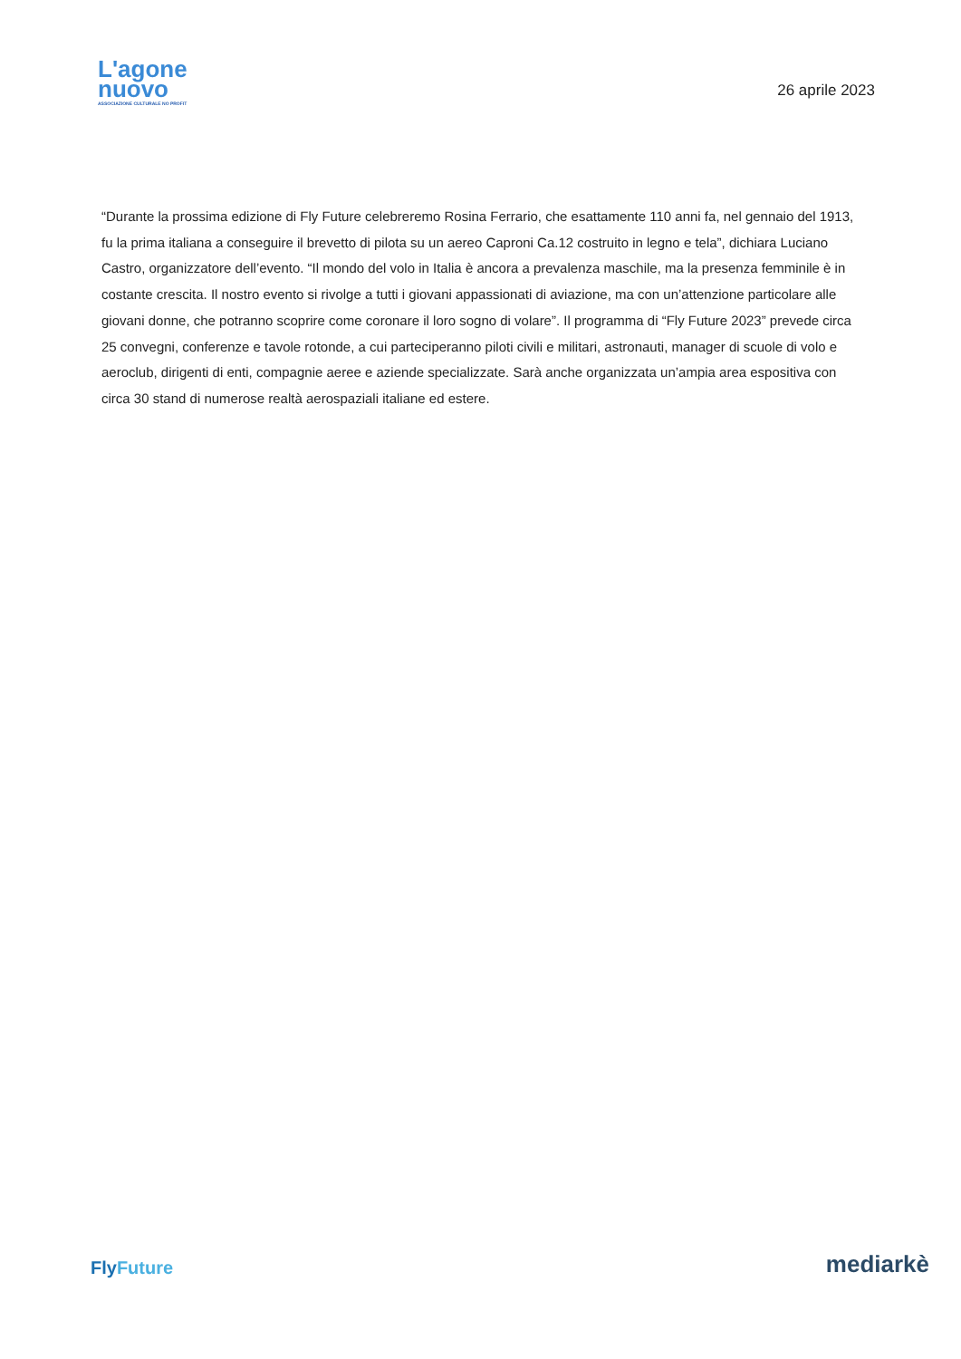L'agone
nuovo
ASSOCIAZIONE CULTURALE NO PROFIT
26 aprile 2023
“Durante la prossima edizione di Fly Future celebreremo Rosina Ferrario, che esattamente 110 anni fa, nel gennaio del 1913, fu la prima italiana a conseguire il brevetto di pilota su un aereo Caproni Ca.12 costruito in legno e tela”, dichiara Luciano Castro, organizzatore dell’evento. “Il mondo del volo in Italia è ancora a prevalenza maschile, ma la presenza femminile è in costante crescita. Il nostro evento si rivolge a tutti i giovani appassionati di aviazione, ma con un’attenzione particolare alle giovani donne, che potranno scoprire come coronare il loro sogno di volare”. Il programma di “Fly Future 2023” prevede circa 25 convegni, conferenze e tavole rotonde, a cui parteciperanno piloti civili e militari, astronauti, manager di scuole di volo e aeroclub, dirigenti di enti, compagnie aeree e aziende specializzate. Sarà anche organizzata un’ampia area espositiva con circa 30 stand di numerose realtà aerospaziali italiane ed estere.
FlyFuture
mediarkè